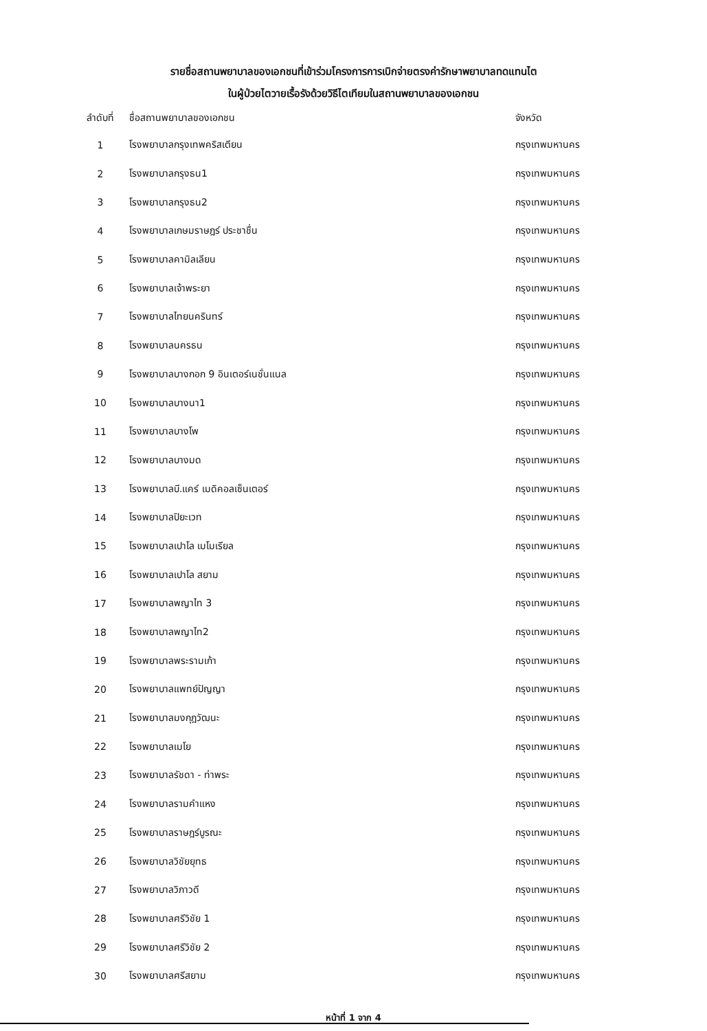รายชื่อสถานพยาบาลของเอกชนที่เข้าร่วมโครงการการเบิกจ่ายตรงค่ารักษาพยาบาลทดแทนไต
ในผู้ป่วยไตวายเรื้อรังด้วยวิธีไตเทียมในสถานพยาบาลของเอกชน
| ลำดับที่ | ชื่อสถานพยาบาลของเอกชน | จังหวัด |
| --- | --- | --- |
| 1 | โรงพยาบาลกรุงเทพคริสเตียน | กรุงเทพมหานคร |
| 2 | โรงพยาบาลกรุงธน1 | กรุงเทพมหานคร |
| 3 | โรงพยาบาลกรุงธน2 | กรุงเทพมหานคร |
| 4 | โรงพยาบาลเกษมราษฎร์ ประชาชื่น | กรุงเทพมหานคร |
| 5 | โรงพยาบาลคามิลเลียน | กรุงเทพมหานคร |
| 6 | โรงพยาบาลเจ้าพระยา | กรุงเทพมหานคร |
| 7 | โรงพยาบาลไทยนครินทร์ | กรุงเทพมหานคร |
| 8 | โรงพยาบาลนครธน | กรุงเทพมหานคร |
| 9 | โรงพยาบาลบางกอก 9 อินเตอร์เนชั่นแนล | กรุงเทพมหานคร |
| 10 | โรงพยาบาลบางนา1 | กรุงเทพมหานคร |
| 11 | โรงพยาบาลบางโพ | กรุงเทพมหานคร |
| 12 | โรงพยาบาลบางมด | กรุงเทพมหานคร |
| 13 | โรงพยาบาลบี.แคร์ เมดิคอลเซ็นเตอร์ | กรุงเทพมหานคร |
| 14 | โรงพยาบาลปิยะเวท | กรุงเทพมหานคร |
| 15 | โรงพยาบาลเปาโล เมโมเรียล | กรุงเทพมหานคร |
| 16 | โรงพยาบาลเปาโล สยาม | กรุงเทพมหานคร |
| 17 | โรงพยาบาลพญาไท 3 | กรุงเทพมหานคร |
| 18 | โรงพยาบาลพญาไท2 | กรุงเทพมหานคร |
| 19 | โรงพยาบาลพระรามเก้า | กรุงเทพมหานคร |
| 20 | โรงพยาบาลแพทย์ปัญญา | กรุงเทพมหานคร |
| 21 | โรงพยาบาลมงกุฎวัฒนะ | กรุงเทพมหานคร |
| 22 | โรงพยาบาลเมโย | กรุงเทพมหานคร |
| 23 | โรงพยาบาลรัชดา - ท่าพระ | กรุงเทพมหานคร |
| 24 | โรงพยาบาลรามคำแหง | กรุงเทพมหานคร |
| 25 | โรงพยาบาลราษฎร์บูรณะ | กรุงเทพมหานคร |
| 26 | โรงพยาบาลวิชัยยุทธ | กรุงเทพมหานคร |
| 27 | โรงพยาบาลวิภาวดี | กรุงเทพมหานคร |
| 28 | โรงพยาบาลศรีวิชัย 1 | กรุงเทพมหานคร |
| 29 | โรงพยาบาลศรีวิชัย 2 | กรุงเทพมหานคร |
| 30 | โรงพยาบาลศรีสยาม | กรุงเทพมหานคร |
หน้าที่ 1 จาก 4